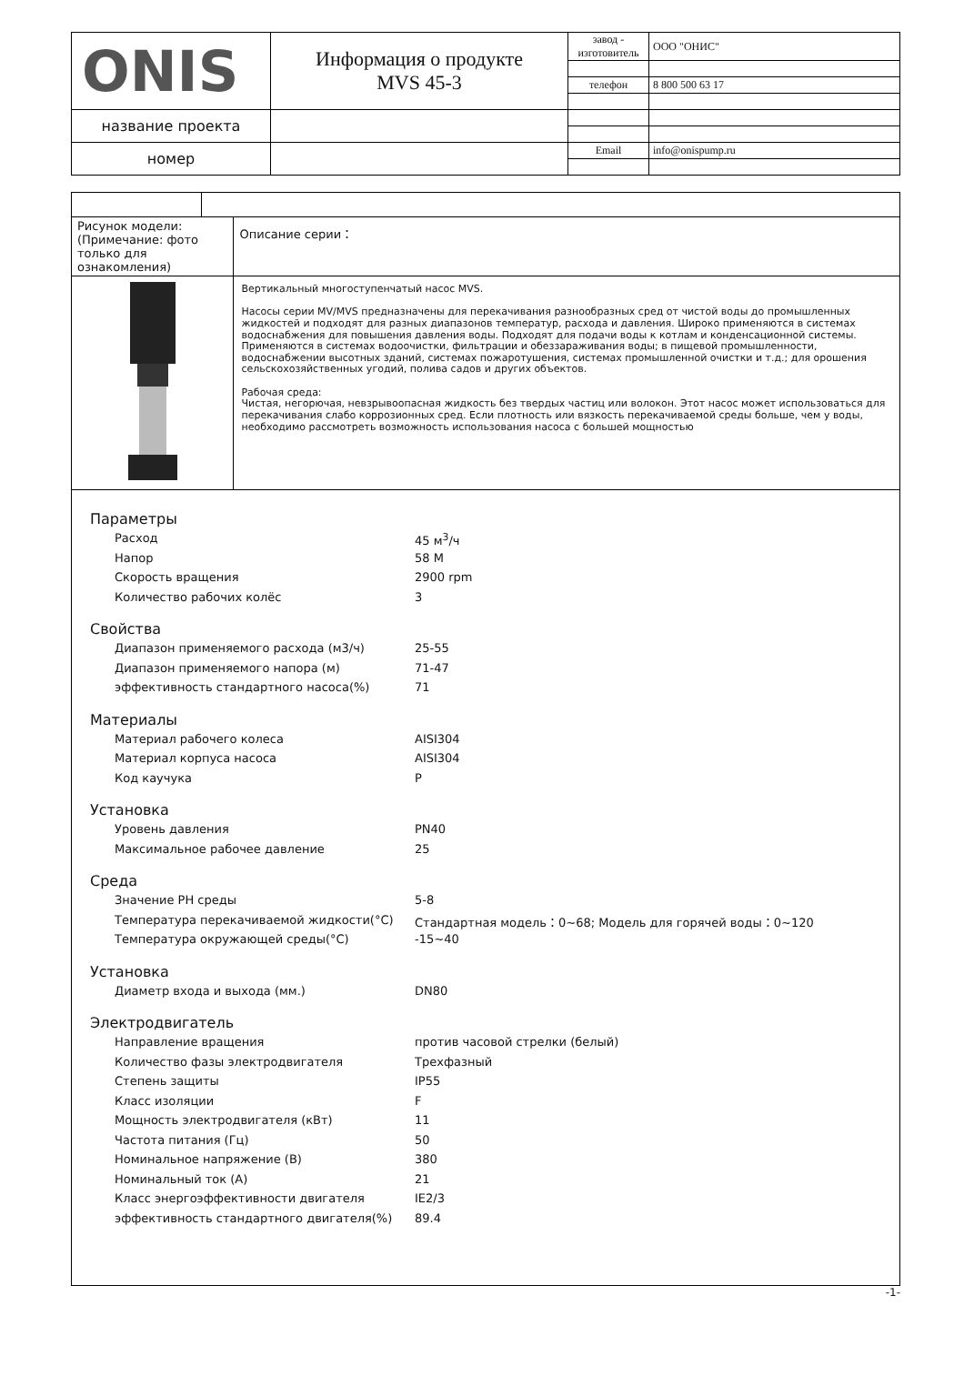| ONIS | Информация о продукте MVS 45-3 | завод - изготовитель | ООО "ОНИС" |
| | | телефон | 8 800 500 63 17 |
| название проекта | | | |
| номер | | Email | info@onispump.ru |
| Рисунок модели: (Примечание: фото только для ознакомления) | | Описание серии： |
| | | Вертикальный многоступенчатый насос MVS. Насосы серии MV/MVS предназначены для перекачивания разнообразных сред от чистой воды до промышленных жидкостей и подходят для разных диапазонов температур, расхода и давления. Широко применяются в системах водоснабжения для повышения давления воды. Подходят для подачи воды к котлам и конденсационной системы. Применяются в системах водоочистки, фильтрации и обеззараживания воды; в пищевой промышленности, водоснабжении высотных зданий, системах пожаротушения, системах промышленной очистки и т.д.; для орошения сельскохозяйственных угодий, полива садов и других объектов. Рабочая среда: Чистая, негорючая, невзрывоопасная жидкость без твердых частиц или волокон. Этот насос может использоваться для перекачивания слабо коррозионных сред. Если плотность или вязкость перекачиваемой среды больше, чем у воды, необходимо рассмотреть возможность использования насоса с большей мощностью |
Параметры
Расход 45 м<sup>3</sup>/ч
Напор 58 M
Скорость вращения 2900 rpm
Количество рабочих колёс 3
Свойства
Диапазон применяемого расхода (м3/ч) 25-55
Диапазон применяемого напора (м) 71-47
эффективность стандартного насоса(%) 71
Материалы
Материал рабочего колеса AISI304
Материал корпуса насоса AISI304
Код каучука P
Установка
Уровень давления PN40
Максимальное рабочее давление 25
Среда
Значение PH среды 5-8
Температура перекачиваемой жидкости(°C) Стандартная модель：0~68; Модель для горячей воды：0~120
Температура окружающей среды(°C) -15~40
Установка
Диаметр входа и выхода (мм.) DN80
Электродвигатель
Направление вращения против часовой стрелки (белый)
Количество фазы электродвигателя Трехфазный
Степень защиты IP55
Класс изоляции F
Мощность электродвигателя (кВт) 11
Частота питания (Гц) 50
Номинальное напряжение (В) 380
Номинальный ток (А) 21
Класс энергоэффективности двигателя IE2/3
эффективность стандартного двигателя(%) 89.4
-1-